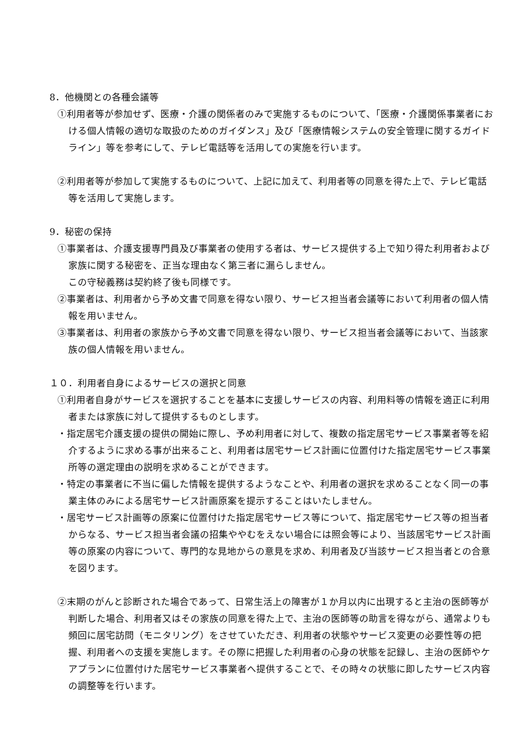8．他機関との各種会議等
①利用者等が参加せず、医療・介護の関係者のみで実施するものについて、「医療・介護関係事業者における個人情報の適切な取扱のためのガイダンス」及び「医療情報システムの安全管理に関するガイドライン」等を参考にして、テレビ電話等を活用しての実施を行います。
②利用者等が参加して実施するものについて、上記に加えて、利用者等の同意を得た上で、テレビ電話等を活用して実施します。
9．秘密の保持
①事業者は、介護支援専門員及び事業者の使用する者は、サービス提供する上で知り得た利用者および家族に関する秘密を、正当な理由なく第三者に漏らしません。
この守秘義務は契約終了後も同様です。
②事業者は、利用者から予め文書で同意を得ない限り、サービス担当者会議等において利用者の個人情報を用いません。
③事業者は、利用者の家族から予め文書で同意を得ない限り、サービス担当者会議等において、当該家族の個人情報を用いません。
１０．利用者自身によるサービスの選択と同意
①利用者自身がサービスを選択することを基本に支援しサービスの内容、利用料等の情報を適正に利用者または家族に対して提供するものとします。
・指定居宅介護支援の提供の開始に際し、予め利用者に対して、複数の指定居宅サービス事業者等を紹介するように求める事が出来ること、利用者は居宅サービス計画に位置付けた指定居宅サービス事業所等の選定理由の説明を求めることができます。
・特定の事業者に不当に偏した情報を提供するようなことや、利用者の選択を求めることなく同一の事業主体のみによる居宅サービス計画原案を提示することはいたしません。
・居宅サービス計画等の原案に位置付けた指定居宅サービス等について、指定居宅サービス等の担当者からなる、サービス担当者会議の招集ややむをえない場合には照会等により、当該居宅サービス計画等の原案の内容について、専門的な見地からの意見を求め、利用者及び当該サービス担当者との合意を図ります。
②末期のがんと診断された場合であって、日常生活上の障害が１か月以内に出現すると主治の医師等が判断した場合、利用者又はその家族の同意を得た上で、主治の医師等の助言を得ながら、通常よりも頻回に居宅訪問（モニタリング）をさせていただき、利用者の状態やサービス変更の必要性等の把握、利用者への支援を実施します。その際に把握した利用者の心身の状態を記録し、主治の医師やケアプランに位置付けた居宅サービス事業者へ提供することで、その時々の状態に即したサービス内容の調整等を行います。